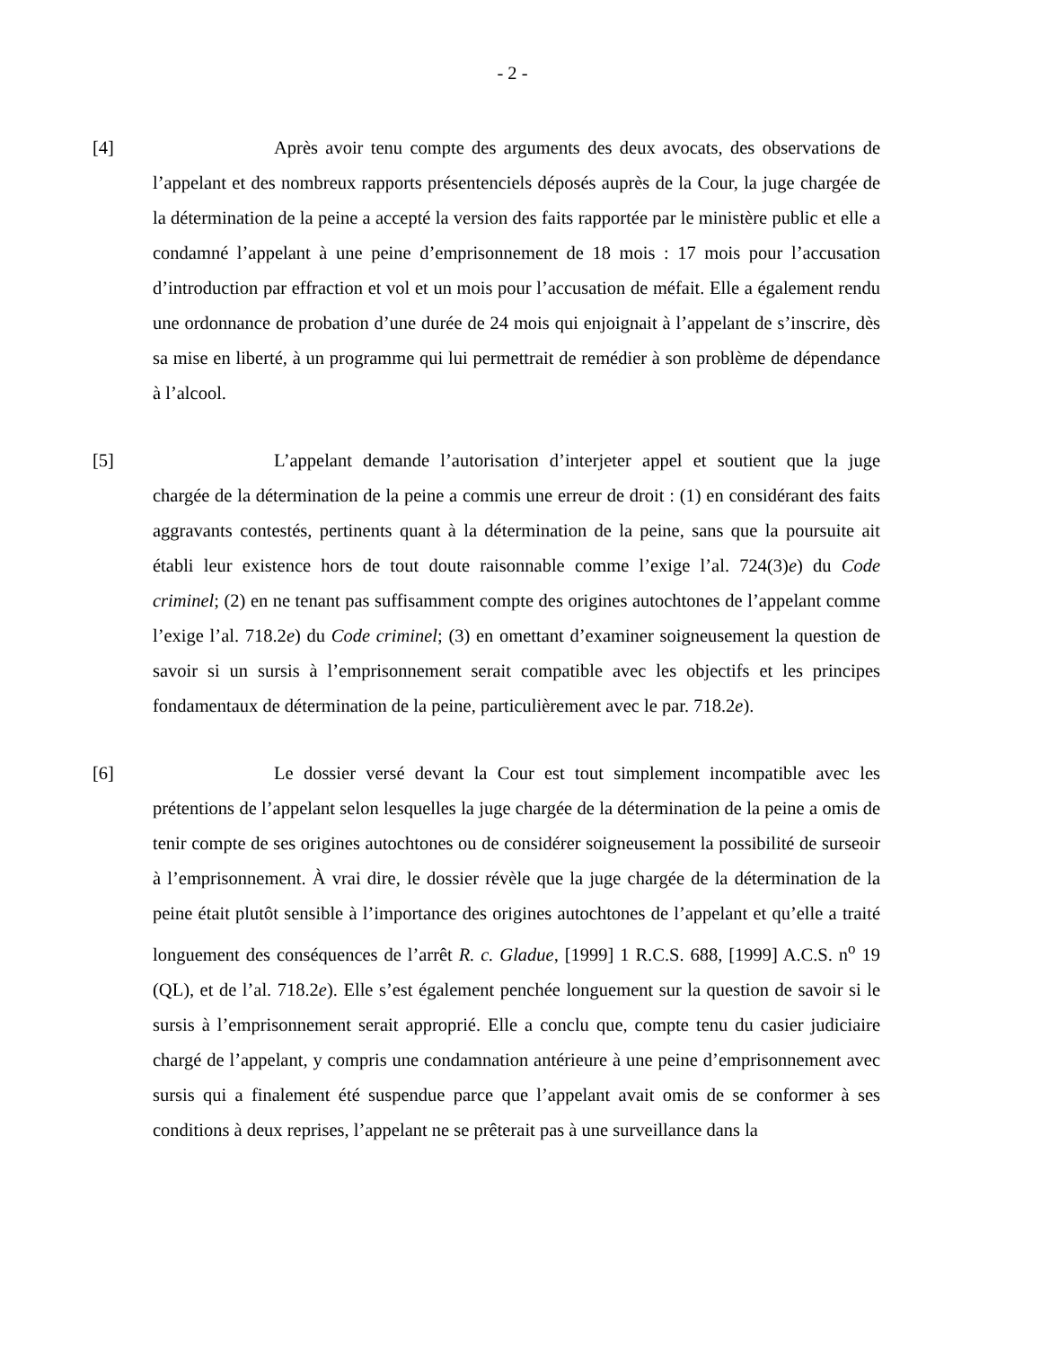- 2 -
[4] Après avoir tenu compte des arguments des deux avocats, des observations de l’appelant et des nombreux rapports présentenciels déposés auprès de la Cour, la juge chargée de la détermination de la peine a accepté la version des faits rapportée par le ministère public et elle a condamné l’appelant à une peine d’emprisonnement de 18 mois : 17 mois pour l’accusation d’introduction par effraction et vol et un mois pour l’accusation de méfait. Elle a également rendu une ordonnance de probation d’une durée de 24 mois qui enjoignait à l’appelant de s’inscrire, dès sa mise en liberté, à un programme qui lui permettrait de remédier à son problème de dépendance à l’alcool.
[5] L’appelant demande l’autorisation d’interjeter appel et soutient que la juge chargée de la détermination de la peine a commis une erreur de droit : (1) en considérant des faits aggravants contestés, pertinents quant à la détermination de la peine, sans que la poursuite ait établi leur existence hors de tout doute raisonnable comme l’exige l’al. 724(3)e) du Code criminel; (2) en ne tenant pas suffisamment compte des origines autochtones de l’appelant comme l’exige l’al. 718.2e) du Code criminel; (3) en omettant d’examiner soigneusement la question de savoir si un sursis à l’emprisonnement serait compatible avec les objectifs et les principes fondamentaux de détermination de la peine, particulièrement avec le par. 718.2e).
[6] Le dossier versé devant la Cour est tout simplement incompatible avec les prétentions de l’appelant selon lesquelles la juge chargée de la détermination de la peine a omis de tenir compte de ses origines autochtones ou de considérer soigneusement la possibilité de surseoir à l’emprisonnement. À vrai dire, le dossier révèle que la juge chargée de la détermination de la peine était plutôt sensible à l’importance des origines autochtones de l’appelant et qu’elle a traité longuement des conséquences de l’arrêt R. c. Gladue, [1999] 1 R.C.S. 688, [1999] A.C.S. n<sup>o</sup> 19 (QL), et de l’al. 718.2e). Elle s’est également penchée longuement sur la question de savoir si le sursis à l’emprisonnement serait approprié. Elle a conclu que, compte tenu du casier judiciaire chargé de l’appelant, y compris une condamnation antérieure à une peine d’emprisonnement avec sursis qui a finalement été suspendue parce que l’appelant avait omis de se conformer à ses conditions à deux reprises, l’appelant ne se prêterait pas à une surveillance dans la